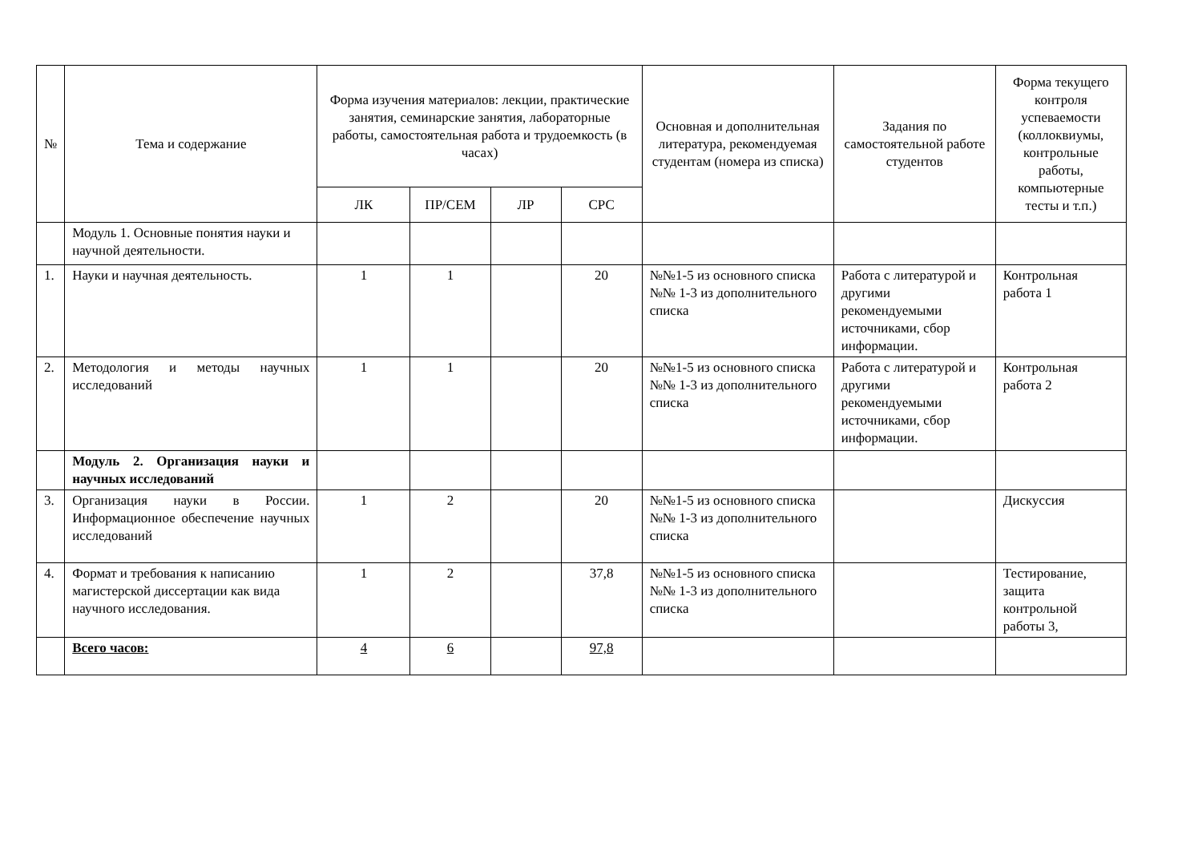| № | Тема и содержание | Форма изучения материалов: лекции, практические занятия, семинарские занятия, лабораторные работы, самостоятельная работа и трудоемкость (в часах) | | | | Основная и дополнительная литература, рекомендуемая студентам (номера из списка) | Задания по самостоятельной работе студентов | Форма текущего контроля успеваемости (коллоквиумы, контрольные работы, компьютерные тесты и т.п.) |
| --- | --- | --- | --- | --- | --- | --- | --- | --- |
| | | ЛК | ПР/СЕМ | ЛР | СРС | | | |
| | Модуль 1. Основные понятия науки и научной деятельности. | | | | | | | |
| 1. | Науки и научная деятельность. | 1 | 1 | | 20 | №№1-5 из основного списка №№ 1-3 из дополнительного списка | Работа с литературой и другими рекомендуемыми источниками, сбор информации. | Контрольная работа 1 |
| 2. | Методология и методы научных исследований | 1 | 1 | | 20 | №№1-5 из основного списка №№ 1-3 из дополнительного списка | Работа с литературой и другими рекомендуемыми источниками, сбор информации. | Контрольная работа 2 |
| | Модуль 2. Организация науки и научных исследований | | | | | | | |
| 3. | Организация науки в России. Информационное обеспечение научных исследований | 1 | 2 | | 20 | №№1-5 из основного списка №№ 1-3 из дополнительного списка | | Дискуссия |
| 4. | Формат и требования к написанию магистерской диссертации как вида научного исследования. | 1 | 2 | | 37,8 | №№1-5 из основного списка №№ 1-3 из дополнительного списка | | Тестирование, защита контрольной работы 3, |
| | Всего часов: | 4 | 6 | | 97,8 | | | |